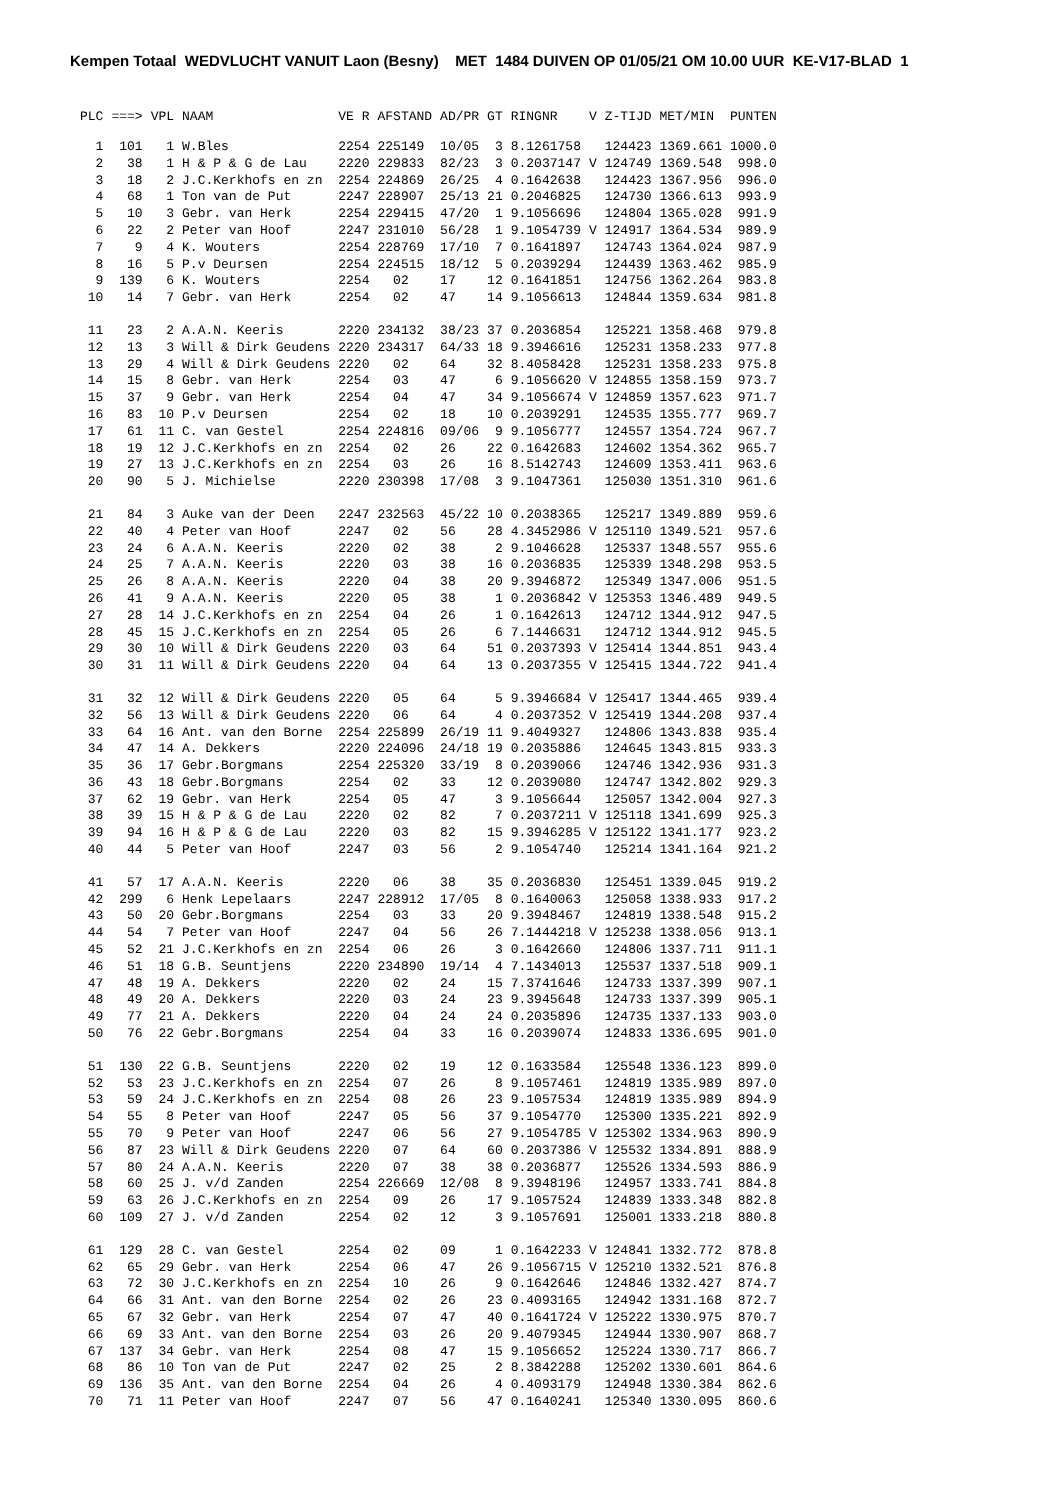Kempen Totaal WEDVLUCHT VANUIT Laon (Besny) MET 1484 DUIVEN OP 01/05/21 OM 10.00 UUR KE-V17-BLAD 1
| PLC | ===> | VPL | NAAM | VE R | AFSTAND | AD/PR | GT | RINGNR | V | Z-TIJD | MET/MIN | PUNTEN |
| --- | --- | --- | --- | --- | --- | --- | --- | --- | --- | --- | --- | --- |
| 1 | 101 | 1 | W.Bles | 2254 | 225149 | 10/05 | 3 | 8.1261758 | | 124423 | 1369.661 | 1000.0 |
| 2 | 38 | 1 | H & P & G de Lau | 2220 | 229833 | 82/23 | 3 | 0.2037147 | V | 124749 | 1369.548 | 998.0 |
| 3 | 18 | 2 | J.C.Kerkhofs en zn | 2254 | 224869 | 26/25 | 4 | 0.1642638 | | 124423 | 1367.956 | 996.0 |
| 4 | 68 | 1 | Ton van de Put | 2247 | 228907 | 25/13 | 21 | 0.2046825 | | 124730 | 1366.613 | 993.9 |
| 5 | 10 | 3 | Gebr. van Herk | 2254 | 229415 | 47/20 | 1 | 9.1056696 | | 124804 | 1365.028 | 991.9 |
| 6 | 22 | 2 | Peter van Hoof | 2247 | 231010 | 56/28 | 1 | 9.1054739 | V | 124917 | 1364.534 | 989.9 |
| 7 | 9 | 4 | K. Wouters | 2254 | 228769 | 17/10 | 7 | 0.1641897 | | 124743 | 1364.024 | 987.9 |
| 8 | 16 | 5 | P.v Deursen | 2254 | 224515 | 18/12 | 5 | 0.2039294 | | 124439 | 1363.462 | 985.9 |
| 9 | 139 | 6 | K. Wouters | 2254 | 02 | 17 | 12 | 0.1641851 | | 124756 | 1362.264 | 983.8 |
| 10 | 14 | 7 | Gebr. van Herk | 2254 | 02 | 47 | 14 | 9.1056613 | | 124844 | 1359.634 | 981.8 |
| 11 | 23 | 2 | A.A.N. Keeris | 2220 | 234132 | 38/23 | 37 | 0.2036854 | | 125221 | 1358.468 | 979.8 |
| 12 | 13 | 3 | Will & Dirk Geudens | 2220 | 234317 | 64/33 | 18 | 9.3946616 | | 125231 | 1358.233 | 977.8 |
| 13 | 29 | 4 | Will & Dirk Geudens | 2220 | 02 | 64 | 32 | 8.4058428 | | 125231 | 1358.233 | 975.8 |
| 14 | 15 | 8 | Gebr. van Herk | 2254 | 03 | 47 | 6 | 9.1056620 | V | 124855 | 1358.159 | 973.7 |
| 15 | 37 | 9 | Gebr. van Herk | 2254 | 04 | 47 | 34 | 9.1056674 | V | 124859 | 1357.623 | 971.7 |
| 16 | 83 | 10 | P.v Deursen | 2254 | 02 | 18 | 10 | 0.2039291 | | 124535 | 1355.777 | 969.7 |
| 17 | 61 | 11 | C. van Gestel | 2254 | 224816 | 09/06 | 9 | 9.1056777 | | 124557 | 1354.724 | 967.7 |
| 18 | 19 | 12 | J.C.Kerkhofs en zn | 2254 | 02 | 26 | 22 | 0.1642683 | | 124602 | 1354.362 | 965.7 |
| 19 | 27 | 13 | J.C.Kerkhofs en zn | 2254 | 03 | 26 | 16 | 8.5142743 | | 124609 | 1353.411 | 963.6 |
| 20 | 90 | 5 | J. Michielse | 2220 | 230398 | 17/08 | 3 | 9.1047361 | | 125030 | 1351.310 | 961.6 |
| 21 | 84 | 3 | Auke van der Deen | 2247 | 232563 | 45/22 | 10 | 0.2038365 | | 125217 | 1349.889 | 959.6 |
| 22 | 40 | 4 | Peter van Hoof | 2247 | 02 | 56 | 28 | 4.3452986 | V | 125110 | 1349.521 | 957.6 |
| 23 | 24 | 6 | A.A.N. Keeris | 2220 | 02 | 38 | 2 | 9.1046628 | | 125337 | 1348.557 | 955.6 |
| 24 | 25 | 7 | A.A.N. Keeris | 2220 | 03 | 38 | 16 | 0.2036835 | | 125339 | 1348.298 | 953.5 |
| 25 | 26 | 8 | A.A.N. Keeris | 2220 | 04 | 38 | 20 | 9.3946872 | | 125349 | 1347.006 | 951.5 |
| 26 | 41 | 9 | A.A.N. Keeris | 2220 | 05 | 38 | 1 | 0.2036842 | V | 125353 | 1346.489 | 949.5 |
| 27 | 28 | 14 | J.C.Kerkhofs en zn | 2254 | 04 | 26 | 1 | 0.1642613 | | 124712 | 1344.912 | 947.5 |
| 28 | 45 | 15 | J.C.Kerkhofs en zn | 2254 | 05 | 26 | 6 | 7.1446631 | | 124712 | 1344.912 | 945.5 |
| 29 | 30 | 10 | Will & Dirk Geudens | 2220 | 03 | 64 | 51 | 0.2037393 | V | 125414 | 1344.851 | 943.4 |
| 30 | 31 | 11 | Will & Dirk Geudens | 2220 | 04 | 64 | 13 | 0.2037355 | V | 125415 | 1344.722 | 941.4 |
| 31 | 32 | 12 | Will & Dirk Geudens | 2220 | 05 | 64 | 5 | 9.3946684 | V | 125417 | 1344.465 | 939.4 |
| 32 | 56 | 13 | Will & Dirk Geudens | 2220 | 06 | 64 | 4 | 0.2037352 | V | 125419 | 1344.208 | 937.4 |
| 33 | 64 | 16 | Ant. van den Borne | 2254 | 225899 | 26/19 | 11 | 9.4049327 | | 124806 | 1343.838 | 935.4 |
| 34 | 47 | 14 | A. Dekkers | 2220 | 224096 | 24/18 | 19 | 0.2035886 | | 124645 | 1343.815 | 933.3 |
| 35 | 36 | 17 | Gebr.Borgmans | 2254 | 225320 | 33/19 | 8 | 0.2039066 | | 124746 | 1342.936 | 931.3 |
| 36 | 43 | 18 | Gebr.Borgmans | 2254 | 02 | 33 | 12 | 0.2039080 | | 124747 | 1342.802 | 929.3 |
| 37 | 62 | 19 | Gebr. van Herk | 2254 | 05 | 47 | 3 | 9.1056644 | | 125057 | 1342.004 | 927.3 |
| 38 | 39 | 15 | H & P & G de Lau | 2220 | 02 | 82 | 7 | 0.2037211 | V | 125118 | 1341.699 | 925.3 |
| 39 | 94 | 16 | H & P & G de Lau | 2220 | 03 | 82 | 15 | 9.3946285 | V | 125122 | 1341.177 | 923.2 |
| 40 | 44 | 5 | Peter van Hoof | 2247 | 03 | 56 | 2 | 9.1054740 | | 125214 | 1341.164 | 921.2 |
| 41 | 57 | 17 | A.A.N. Keeris | 2220 | 06 | 38 | 35 | 0.2036830 | | 125451 | 1339.045 | 919.2 |
| 42 | 299 | 6 | Henk Lepelaars | 2247 | 228912 | 17/05 | 8 | 0.1640063 | | 125058 | 1338.933 | 917.2 |
| 43 | 50 | 20 | Gebr.Borgmans | 2254 | 03 | 33 | 20 | 9.3948467 | | 124819 | 1338.548 | 915.2 |
| 44 | 54 | 7 | Peter van Hoof | 2247 | 04 | 56 | 26 | 7.1444218 | V | 125238 | 1338.056 | 913.1 |
| 45 | 52 | 21 | J.C.Kerkhofs en zn | 2254 | 06 | 26 | 3 | 0.1642660 | | 124806 | 1337.711 | 911.1 |
| 46 | 51 | 18 | G.B. Seuntjens | 2220 | 234890 | 19/14 | 4 | 7.1434013 | | 125537 | 1337.518 | 909.1 |
| 47 | 48 | 19 | A. Dekkers | 2220 | 02 | 24 | 15 | 7.3741646 | | 124733 | 1337.399 | 907.1 |
| 48 | 49 | 20 | A. Dekkers | 2220 | 03 | 24 | 23 | 9.3945648 | | 124733 | 1337.399 | 905.1 |
| 49 | 77 | 21 | A. Dekkers | 2220 | 04 | 24 | 24 | 0.2035896 | | 124735 | 1337.133 | 903.0 |
| 50 | 76 | 22 | Gebr.Borgmans | 2254 | 04 | 33 | 16 | 0.2039074 | | 124833 | 1336.695 | 901.0 |
| 51 | 130 | 22 | G.B. Seuntjens | 2220 | 02 | 19 | 12 | 0.1633584 | | 125548 | 1336.123 | 899.0 |
| 52 | 53 | 23 | J.C.Kerkhofs en zn | 2254 | 07 | 26 | 8 | 9.1057461 | | 124819 | 1335.989 | 897.0 |
| 53 | 59 | 24 | J.C.Kerkhofs en zn | 2254 | 08 | 26 | 23 | 9.1057534 | | 124819 | 1335.989 | 894.9 |
| 54 | 55 | 8 | Peter van Hoof | 2247 | 05 | 56 | 37 | 9.1054770 | | 125300 | 1335.221 | 892.9 |
| 55 | 70 | 9 | Peter van Hoof | 2247 | 06 | 56 | 27 | 9.1054785 | V | 125302 | 1334.963 | 890.9 |
| 56 | 87 | 23 | Will & Dirk Geudens | 2220 | 07 | 64 | 60 | 0.2037386 | V | 125532 | 1334.891 | 888.9 |
| 57 | 80 | 24 | A.A.N. Keeris | 2220 | 07 | 38 | 38 | 0.2036877 | | 125526 | 1334.593 | 886.9 |
| 58 | 60 | 25 | J. v/d Zanden | 2254 | 226669 | 12/08 | 8 | 9.3948196 | | 124957 | 1333.741 | 884.8 |
| 59 | 63 | 26 | J.C.Kerkhofs en zn | 2254 | 09 | 26 | 17 | 9.1057524 | | 124839 | 1333.348 | 882.8 |
| 60 | 109 | 27 | J. v/d Zanden | 2254 | 02 | 12 | 3 | 9.1057691 | | 125001 | 1333.218 | 880.8 |
| 61 | 129 | 28 | C. van Gestel | 2254 | 02 | 09 | 1 | 0.1642233 | V | 124841 | 1332.772 | 878.8 |
| 62 | 65 | 29 | Gebr. van Herk | 2254 | 06 | 47 | 26 | 9.1056715 | V | 125210 | 1332.521 | 876.8 |
| 63 | 72 | 30 | J.C.Kerkhofs en zn | 2254 | 10 | 26 | 9 | 0.1642646 | | 124846 | 1332.427 | 874.7 |
| 64 | 66 | 31 | Ant. van den Borne | 2254 | 02 | 26 | 23 | 0.4093165 | | 124942 | 1331.168 | 872.7 |
| 65 | 67 | 32 | Gebr. van Herk | 2254 | 07 | 47 | 40 | 0.1641724 | V | 125222 | 1330.975 | 870.7 |
| 66 | 69 | 33 | Ant. van den Borne | 2254 | 03 | 26 | 20 | 9.4079345 | | 124944 | 1330.907 | 868.7 |
| 67 | 137 | 34 | Gebr. van Herk | 2254 | 08 | 47 | 15 | 9.1056652 | | 125224 | 1330.717 | 866.7 |
| 68 | 86 | 10 | Ton van de Put | 2247 | 02 | 25 | 2 | 8.3842288 | | 125202 | 1330.601 | 864.6 |
| 69 | 136 | 35 | Ant. van den Borne | 2254 | 04 | 26 | 4 | 0.4093179 | | 124948 | 1330.384 | 862.6 |
| 70 | 71 | 11 | Peter van Hoof | 2247 | 07 | 56 | 47 | 0.1640241 | | 125340 | 1330.095 | 860.6 |